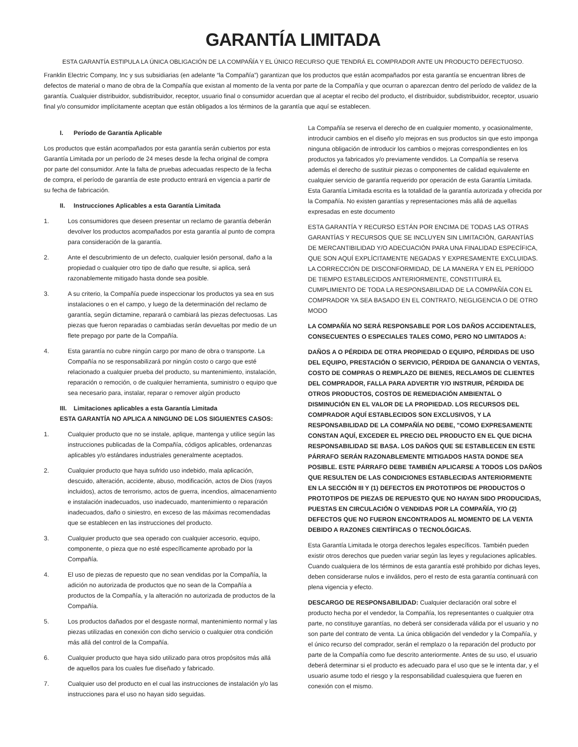GARANTÍA LIMITADA
ESTA GARANTÍA ESTIPULA LA ÚNICA OBLIGACIÓN DE LA COMPAÑÍA Y EL ÚNICO RECURSO QUE TENDRÁ EL COMPRADOR ANTE UN PRODUCTO DEFECTUOSO.
Franklin Electric Company, Inc y sus subsidiarias (en adelante “la Compañía”) garantizan que los productos que están acompañados por esta garantía se encuentran libres de defectos de material o mano de obra de la Compañía que existan al momento de la venta por parte de la Compañía y que ocurran o aparezcan dentro del período de validez de la garantía. Cualquier distribuidor, subdistribuidor, receptor, usuario final o consumidor acuerdan que al aceptar el recibo del producto, el distribuidor, subdistribuidor, receptor, usuario final y/o consumidor implícitamente aceptan que están obligados a los términos de la garantía que aquí se establecen.
I. Período de Garantía Aplicable
Los productos que están acompañados por esta garantía serán cubiertos por esta Garantía Limitada por un período de 24 meses desde la fecha original de compra por parte del consumidor. Ante la falta de pruebas adecuadas respecto de la fecha de compra, el período de garantía de este producto entrará en vigencia a partir de su fecha de fabricación.
II. Instrucciones Aplicables a esta Garantía Limitada
1. Los consumidores que deseen presentar un reclamo de garantía deberán devolver los productos acompañados por esta garantía al punto de compra para consideración de la garantía.
2. Ante el descubrimiento de un defecto, cualquier lesión personal, daño a la propiedad o cualquier otro tipo de daño que resulte, si aplica, será razonablemente mitigado hasta donde sea posible.
3. A su criterio, la Compañía puede inspeccionar los productos ya sea en sus instalaciones o en el campo, y luego de la determinación del reclamo de garantía, según dictamine, reparará o cambiará las piezas defectuosas. Las piezas que fueron reparadas o cambiadas serán devueltas por medio de un flete prepago por parte de la Compañía.
4. Esta garantía no cubre ningún cargo por mano de obra o transporte. La Compañía no se responsabilizará por ningún costo o cargo que esté relacionado a cualquier prueba del producto, su mantenimiento, instalación, reparación o remoción, o de cualquier herramienta, suministro o equipo que sea necesario para, instalar, reparar o remover algún producto
III. Limitaciones aplicables a esta Garantía Limitada
ESTA GARANTÍA NO APLICA A NINGUNO DE LOS SIGUIENTES CASOS:
1. Cualquier producto que no se instale, aplique, mantenga y utilice según las instrucciones publicadas de la Compañía, códigos aplicables, ordenanzas aplicables y/o estándares industriales generalmente aceptados.
2. Cualquier producto que haya sufrido uso indebido, mala aplicación, descuido, alteración, accidente, abuso, modificación, actos de Dios (rayos incluidos), actos de terrorismo, actos de guerra, incendios, almacenamiento e instalación inadecuados, uso inadecuado, mantenimiento o reparación inadecuados, daño o siniestro, en exceso de las máximas recomendadas que se establecen en las instrucciones del producto.
3. Cualquier producto que sea operado con cualquier accesorio, equipo, componente, o pieza que no esté específicamente aprobado por la Compañía.
4. El uso de piezas de repuesto que no sean vendidas por la Compañía, la adición no autorizada de productos que no sean de la Compañía a productos de la Compañía, y la alteración no autorizada de productos de la Compañía.
5. Los productos dañados por el desgaste normal, mantenimiento normal y las piezas utilizadas en conexión con dicho servicio o cualquier otra condición más allá del control de la Compañía.
6. Cualquier producto que haya sido utilizado para otros propósitos más allá de aquellos para los cuales fue diseñado y fabricado.
7. Cualquier uso del producto en el cual las instrucciones de instalación y/o las instrucciones para el uso no hayan sido seguidas.
La Compañía se reserva el derecho de en cualquier momento, y ocasionalmente, introducir cambios en el diseño y/o mejoras en sus productos sin que esto imponga ninguna obligación de introducir los cambios o mejoras correspondientes en los productos ya fabricados y/o previamente vendidos. La Compañía se reserva además el derecho de sustituir piezas o componentes de calidad equivalente en cualquier servicio de garantía requerido por operación de esta Garantía Limitada. Esta Garantía Limitada escrita es la totalidad de la garantía autorizada y ofrecida por la Compañía. No existen garantías y representaciones más allá de aquellas expresadas en este documento
ESTA GARANTÍA Y RECURSO ESTÁN POR ENCIMA DE TODAS LAS OTRAS GARANTÍAS Y RECURSOS QUE SE INCLUYEN SIN LIMITACIÓN, GARANTÍAS DE MERCANTIBILIDAD Y/O ADECUACIÓN PARA UNA FINALIDAD ESPECÍFICA, QUE SON AQUÍ EXPLÍCITAMENTE NEGADAS Y EXPRESAMENTE EXCLUIDAS. LA CORRECCIÓN DE DISCONFORMIDAD, DE LA MANERA Y EN EL PERÍODO DE TIEMPO ESTABLECIDOS ANTERIORMENTE, CONSTITUIRÁ EL CUMPLIMIENTO DE TODA LA RESPONSABILIDAD DE LA COMPAÑÍA CON EL COMPRADOR YA SEA BASADO EN EL CONTRATO, NEGLIGENCIA O DE OTRO MODO
LA COMPAÑÍA NO SERÁ RESPONSABLE POR LOS DAÑOS ACCIDENTALES, CONSECUENTES O ESPECIALES TALES COMO, PERO NO LIMITADOS A:
DAÑOS A O PÉRDIDA DE OTRA PROPIEDAD O EQUIPO, PÉRDIDAS DE USO DEL EQUIPO, PRESTACIÓN O SERVICIO, PÉRDIDA DE GANANCIA O VENTAS, COSTO DE COMPRAS O REMPLAZO DE BIENES, RECLAMOS DE CLIENTES DEL COMPRADOR, FALLA PARA ADVERTIR Y/O INSTRUIR, PÉRDIDA DE OTROS PRODUCTOS, COSTOS DE REMEDIACIÓN AMBIENTAL O DISMINUCIÓN EN EL VALOR DE LA PROPIEDAD. LOS RECURSOS DEL COMPRADOR AQUÍ ESTABLECIDOS SON EXCLUSIVOS, Y LA RESPONSABILIDAD DE LA COMPAÑÍA NO DEBE, "COMO EXPRESAMENTE CONSTAN AQUÍ, EXCEDER EL PRECIO DEL PRODUCTO EN EL QUE DICHA RESPONSABILIDAD SE BASA. LOS DAÑOS QUE SE ESTABLECEN EN ESTE PÁRRAFO SERÁN RAZONABLEMENTE MITIGADOS HASTA DONDE SEA POSIBLE. ESTE PÁRRAFO DEBE TAMBIÉN APLICARSE A TODOS LOS DAÑOS QUE RESULTEN DE LAS CONDICIONES ESTABLECIDAS ANTERIORMENTE EN LA SECCIÓN III Y (1) DEFECTOS EN PROTOTIPOS DE PRODUCTOS O PROTOTIPOS DE PIEZAS DE REPUESTO QUE NO HAYAN SIDO PRODUCIDAS, PUESTAS EN CIRCULACIÓN O VENDIDAS POR LA COMPAÑÍA, Y/O (2) DEFECTOS QUE NO FUERON ENCONTRADOS AL MOMENTO DE LA VENTA DEBIDO A RAZONES CIENTÍFICAS O TECNOLÓGICAS.
Esta Garantía Limitada le otorga derechos legales específicos. También pueden existir otros derechos que pueden variar según las leyes y regulaciones aplicables. Cuando cualquiera de los términos de esta garantía esté prohibido por dichas leyes, deben considerarse nulos e inválidos, pero el resto de esta garantía continuará con plena vigencia y efecto.
DESCARGO DE RESPONSABILIDAD: Cualquier declaración oral sobre el producto hecha por el vendedor, la Compañía, los representantes o cualquier otra parte, no constituye garantías, no deberá ser considerada válida por el usuario y no son parte del contrato de venta. La única obligación del vendedor y la Compañía, y el único recurso del comprador, serán el remplazo o la reparación del producto por parte de la Compañía como fue descrito anteriormente. Antes de su uso, el usuario deberá determinar si el producto es adecuado para el uso que se le intenta dar, y el usuario asume todo el riesgo y la responsabilidad cualesquiera que fueren en conexión con el mismo.